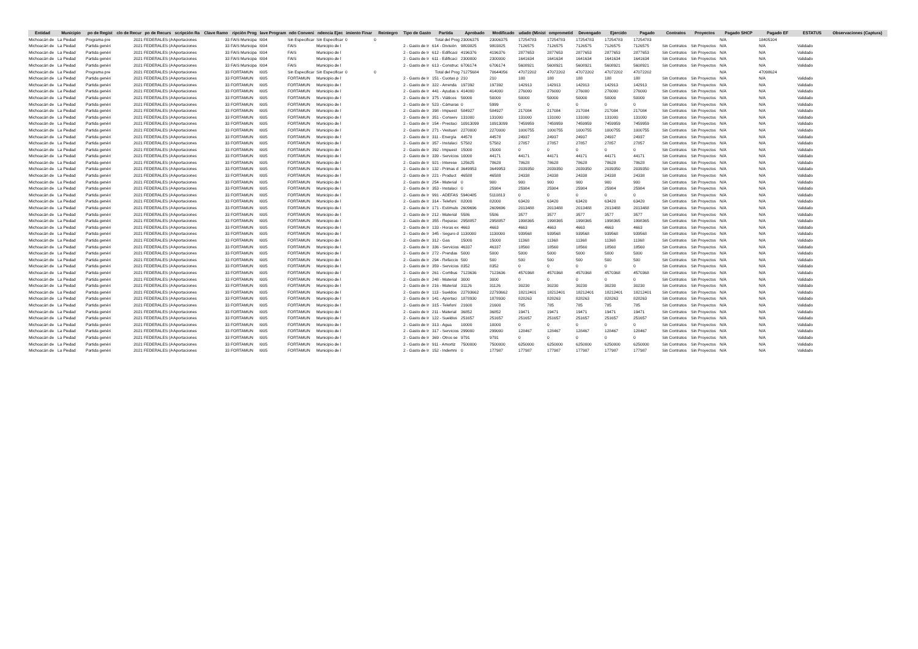| Entidad | Municipio | po de Regist | clo de Recur | po de Recurs | scripción Ra | Clave Ramo | ripción Prog | lave Program | ndo Conveni | ndencia Ejec | imiento Finar | Reintegro | Tipo de Gasto | Partida | Aprobado | Modificado | udado (Minist | omprometid | Devengado | Ejercido | Pagado | Contratos | Proyectos | Pagado SHCP | Pagado EF | ESTATUS | Observaciones (Captura) |
| --- | --- | --- | --- | --- | --- | --- | --- | --- | --- | --- | --- | --- | --- | --- | --- | --- | --- | --- | --- | --- | --- | --- | --- | --- | --- | --- | --- |
| Michoacán de | La Piedad | Programa pre | 2021 | FEDERALES (A | Aportaciones | 33 | FAIS Municipa | I004 | Sin Especificar | Sin Especificar | 0 | 0 | | Total del Prog | 23006375 | 23006375 | 17254783 | 17254783 | 17254783 | 17254783 | 17254783 | | | N/A | 18405104 | | |
| Michoacán de | La Piedad | Partida genéri | 2021 | FEDERALES (A | Aportaciones | 33 | FAIS Municipa | I004 | FAIS | Municipio de l | | | 2 - Gasto de Ir | 614 - División | 9803825 | 9803825 | 7126575 | 7126575 | 7126575 | 7126575 | 7126575 | Sin Contratos | Sin Proyectos | N/A | N/A | Validado | |
| Michoacán de | La Piedad | Partida genéri | 2021 | FEDERALES (A | Aportaciones | 33 | FAIS Municipa | I004 | FAIS | Municipio de l | | | 2 - Gasto de Ir | 612 - Edificaci | 4196376 | 4196376 | 2877653 | 2877653 | 2877653 | 2877653 | 2877653 | Sin Contratos | Sin Proyectos | N/A | N/A | Validado | |
| Michoacán de | La Piedad | Partida genéri | 2021 | FEDERALES (A | Aportaciones | 33 | FAIS Municipa | I004 | FAIS | Municipio de l | | | 2 - Gasto de Ir | 611 - Edificaci | 2300000 | 2300000 | 1641634 | 1641634 | 1641634 | 1641634 | 1641634 | Sin Contratos | Sin Proyectos | N/A | N/A | Validado | |
| Michoacán de | La Piedad | Partida genéri | 2021 | FEDERALES (A | Aportaciones | 33 | FAIS Municipa | I004 | FAIS | Municipio de l | | | 2 - Gasto de Ir | 613 - Construc | 6706174 | 6706174 | 5608921 | 5608921 | 5608921 | 5608921 | 5608921 | Sin Contratos | Sin Proyectos | N/A | N/A | Validado | |
| Michoacán de | La Piedad | Programa pre | 2021 | FEDERALES (A | Aportaciones | 33 | FORTAMUN | I005 | Sin Especificar | Sin Especificar | 0 | 0 | | Total del Prog | 71275684 | 70644056 | 47072202 | 47072202 | 47072202 | 47072202 | 47072202 | | | N/A | 47098624 | | |
| Michoacán de | La Piedad | Partida genéri | 2021 | FEDERALES (A | Aportaciones | 33 | FORTAMUN | I005 | FORTAMUN | Municipio de l | | | 2 - Gasto de Ir | 151 - Cuotas p | 210 | 210 | 188 | 188 | 188 | 188 | 188 | Sin Contratos | Sin Proyectos | N/A | N/A | Validado | |
| Michoacán de | La Piedad | Partida genéri | 2021 | FEDERALES (A | Aportaciones | 33 | FORTAMUN | I005 | FORTAMUN | Municipio de l | | | 2 - Gasto de Ir | 322 - Arrenda | 197392 | 197392 | 142913 | 142913 | 142913 | 142913 | 142913 | Sin Contratos | Sin Proyectos | N/A | N/A | Validado | |
| Michoacán de | La Piedad | Partida genéri | 2021 | FEDERALES (A | Aportaciones | 33 | FORTAMUN | I005 | FORTAMUN | Municipio de l | | | 2 - Gasto de Ir | 441 - Ayudas s | 414000 | 414000 | 276000 | 276000 | 276000 | 276000 | 276000 | Sin Contratos | Sin Proyectos | N/A | N/A | Validado | |
| Michoacán de | La Piedad | Partida genéri | 2021 | FEDERALES (A | Aportaciones | 33 | FORTAMUN | I005 | FORTAMUN | Municipio de l | | | 2 - Gasto de Ir | 375 - Viáticos | 50000 | 50000 | 50000 | 50000 | 50000 | 50000 | 50000 | Sin Contratos | Sin Proyectos | N/A | N/A | Validado | |
| Michoacán de | La Piedad | Partida genéri | 2021 | FEDERALES (A | Aportaciones | 33 | FORTAMUN | I005 | FORTAMUN | Municipio de l | | | 2 - Gasto de Ir | 523 - Cámaras | 0 | 5999 | 0 | 0 | 0 | 0 | 0 | Sin Contratos | Sin Proyectos | N/A | N/A | Validado | |
| Michoacán de | La Piedad | Partida genéri | 2021 | FEDERALES (A | Aportaciones | 33 | FORTAMUN | I005 | FORTAMUN | Municipio de l | | | 2 - Gasto de Ir | 398 - Impuest | 584927 | 584927 | 217084 | 217084 | 217084 | 217084 | 217084 | Sin Contratos | Sin Proyectos | N/A | N/A | Validado | |
| Michoacán de | La Piedad | Partida genéri | 2021 | FEDERALES (A | Aportaciones | 33 | FORTAMUN | I005 | FORTAMUN | Municipio de l | | | 2 - Gasto de Ir | 351 - Conserv | 131000 | 131000 | 131000 | 131000 | 131000 | 131000 | 131000 | Sin Contratos | Sin Proyectos | N/A | N/A | Validado | |
| Michoacán de | La Piedad | Partida genéri | 2021 | FEDERALES (A | Aportaciones | 33 | FORTAMUN | I005 | FORTAMUN | Municipio de l | | | 2 - Gasto de Ir | 154 - Prestaci | 10913099 | 10913099 | 7459959 | 7459959 | 7459959 | 7459959 | 7459959 | Sin Contratos | Sin Proyectos | N/A | N/A | Validado | |
| Michoacán de | La Piedad | Partida genéri | 2021 | FEDERALES (A | Aportaciones | 33 | FORTAMUN | I005 | FORTAMUN | Municipio de l | | | 2 - Gasto de Ir | 271 - Vestuari | 2270000 | 2270000 | 1000755 | 1000755 | 1000755 | 1000755 | 1000755 | Sin Contratos | Sin Proyectos | N/A | N/A | Validado | |
| Michoacán de | La Piedad | Partida genéri | 2021 | FEDERALES (A | Aportaciones | 33 | FORTAMUN | I005 | FORTAMUN | Municipio de l | | | 2 - Gasto de Ir | 311 - Energía | 44578 | 44578 | 24937 | 24937 | 24937 | 24937 | 24937 | Sin Contratos | Sin Proyectos | N/A | N/A | Validado | |
| Michoacán de | La Piedad | Partida genéri | 2021 | FEDERALES (A | Aportaciones | 33 | FORTAMUN | I005 | FORTAMUN | Municipio de l | | | 2 - Gasto de Ir | 357 - Instalaci | 57582 | 57582 | 27857 | 27857 | 27857 | 27857 | 27857 | Sin Contratos | Sin Proyectos | N/A | N/A | Validado | |
| Michoacán de | La Piedad | Partida genéri | 2021 | FEDERALES (A | Aportaciones | 33 | FORTAMUN | I005 | FORTAMUN | Municipio de l | | | 2 - Gasto de Ir | 392 - Impuest | 15000 | 15000 | 0 | 0 | 0 | 0 | 0 | Sin Contratos | Sin Proyectos | N/A | N/A | Validado | |
| Michoacán de | La Piedad | Partida genéri | 2021 | FEDERALES (A | Aportaciones | 33 | FORTAMUN | I005 | FORTAMUN | Municipio de l | | | 2 - Gasto de Ir | 339 - Servicios | 10000 | 44171 | 44171 | 44171 | 44171 | 44171 | 44171 | Sin Contratos | Sin Proyectos | N/A | N/A | Validado | |
| Michoacán de | La Piedad | Partida genéri | 2021 | FEDERALES (A | Aportaciones | 33 | FORTAMUN | I005 | FORTAMUN | Municipio de l | | | 2 - Gasto de Ir | 921 - Interese | 125625 | 78628 | 78628 | 78628 | 78628 | 78628 | 78628 | Sin Contratos | Sin Proyectos | N/A | N/A | Validado | |
| Michoacán de | La Piedad | Partida genéri | 2021 | FEDERALES (A | Aportaciones | 33 | FORTAMUN | I005 | FORTAMUN | Municipio de l | | | 2 - Gasto de Ir | 132 - Primas d | 3649953 | 3649953 | 2039350 | 2039350 | 2039350 | 2039350 | 2039350 | Sin Contratos | Sin Proyectos | N/A | N/A | Validado | |
| Michoacán de | La Piedad | Partida genéri | 2021 | FEDERALES (A | Aportaciones | 33 | FORTAMUN | I005 | FORTAMUN | Municipio de l | | | 2 - Gasto de Ir | 221 - Product | 46588 | 46588 | 24338 | 24338 | 24338 | 24338 | 24338 | Sin Contratos | Sin Proyectos | N/A | N/A | Validado | |
| Michoacán de | La Piedad | Partida genéri | 2021 | FEDERALES (A | Aportaciones | 33 | FORTAMUN | I005 | FORTAMUN | Municipio de l | | | 2 - Gasto de Ir | 254 - Material | 0 | 900 | 900 | 900 | 900 | 900 | 900 | Sin Contratos | Sin Proyectos | N/A | N/A | Validado | |
| Michoacán de | La Piedad | Partida genéri | 2021 | FEDERALES (A | Aportaciones | 33 | FORTAMUN | I005 | FORTAMUN | Municipio de l | | | 2 - Gasto de Ir | 353 - Instalaci | 0 | 25984 | 25984 | 25984 | 25984 | 25984 | 25984 | Sin Contratos | Sin Proyectos | N/A | N/A | Validado | |
| Michoacán de | La Piedad | Partida genéri | 2021 | FEDERALES (A | Aportaciones | 33 | FORTAMUN | I005 | FORTAMUN | Municipio de l | | | 2 - Gasto de Ir | 991 - ADEFAS | 5940485 | 5110813 | 0 | 0 | 0 | 0 | 0 | Sin Contratos | Sin Proyectos | N/A | N/A | Validado | |
| Michoacán de | La Piedad | Partida genéri | 2021 | FEDERALES (A | Aportaciones | 33 | FORTAMUN | I005 | FORTAMUN | Municipio de l | | | 2 - Gasto de Ir | 314 - Telefoní | 82000 | 82000 | 63420 | 63420 | 63420 | 63420 | 63420 | Sin Contratos | Sin Proyectos | N/A | N/A | Validado | |
| Michoacán de | La Piedad | Partida genéri | 2021 | FEDERALES (A | Aportaciones | 33 | FORTAMUN | I005 | FORTAMUN | Municipio de l | | | 2 - Gasto de Ir | 171 - Estímulo | 2609696 | 2609696 | 2013488 | 2013488 | 2013488 | 2013488 | 2013488 | Sin Contratos | Sin Proyectos | N/A | N/A | Validado | |
| Michoacán de | La Piedad | Partida genéri | 2021 | FEDERALES (A | Aportaciones | 33 | FORTAMUN | I005 | FORTAMUN | Municipio de l | | | 2 - Gasto de Ir | 212 - Material | 5586 | 5586 | 3577 | 3577 | 3577 | 3577 | 3577 | Sin Contratos | Sin Proyectos | N/A | N/A | Validado | |
| Michoacán de | La Piedad | Partida genéri | 2021 | FEDERALES (A | Aportaciones | 33 | FORTAMUN | I005 | FORTAMUN | Municipio de l | | | 2 - Gasto de Ir | 355 - Reparac | 2958857 | 2958857 | 1998365 | 1998365 | 1998365 | 1998365 | 1998365 | Sin Contratos | Sin Proyectos | N/A | N/A | Validado | |
| Michoacán de | La Piedad | Partida genéri | 2021 | FEDERALES (A | Aportaciones | 33 | FORTAMUN | I005 | FORTAMUN | Municipio de l | | | 2 - Gasto de Ir | 133 - Horas ex | 4663 | 4663 | 4663 | 4663 | 4663 | 4663 | 4663 | Sin Contratos | Sin Proyectos | N/A | N/A | Validado | |
| Michoacán de | La Piedad | Partida genéri | 2021 | FEDERALES (A | Aportaciones | 33 | FORTAMUN | I005 | FORTAMUN | Municipio de l | | | 2 - Gasto de Ir | 345 - Seguro d | 1130000 | 1130000 | 939568 | 939568 | 939568 | 939568 | 939568 | Sin Contratos | Sin Proyectos | N/A | N/A | Validado | |
| Michoacán de | La Piedad | Partida genéri | 2021 | FEDERALES (A | Aportaciones | 33 | FORTAMUN | I005 | FORTAMUN | Municipio de l | | | 2 - Gasto de Ir | 312 - Gas | 15000 | 15000 | 11368 | 11368 | 11368 | 11368 | 11368 | Sin Contratos | Sin Proyectos | N/A | N/A | Validado | |
| Michoacán de | La Piedad | Partida genéri | 2021 | FEDERALES (A | Aportaciones | 33 | FORTAMUN | I005 | FORTAMUN | Municipio de l | | | 2 - Gasto de Ir | 336 - Servicios | 46337 | 46337 | 18560 | 18560 | 18560 | 18560 | 18560 | Sin Contratos | Sin Proyectos | N/A | N/A | Validado | |
| Michoacán de | La Piedad | Partida genéri | 2021 | FEDERALES (A | Aportaciones | 33 | FORTAMUN | I005 | FORTAMUN | Municipio de l | | | 2 - Gasto de Ir | 272 - Prendas | 5000 | 5000 | 5000 | 5000 | 5000 | 5000 | 5000 | Sin Contratos | Sin Proyectos | N/A | N/A | Validado | |
| Michoacán de | La Piedad | Partida genéri | 2021 | FEDERALES (A | Aportaciones | 33 | FORTAMUN | I005 | FORTAMUN | Municipio de l | | | 2 - Gasto de Ir | 294 - Refaccio | 500 | 500 | 500 | 500 | 500 | 500 | 500 | Sin Contratos | Sin Proyectos | N/A | N/A | Validado | |
| Michoacán de | La Piedad | Partida genéri | 2021 | FEDERALES (A | Aportaciones | 33 | FORTAMUN | I005 | FORTAMUN | Municipio de l | | | 2 - Gasto de Ir | 359 - Servicios | 8352 | 8352 | 0 | 0 | 0 | 0 | 0 | Sin Contratos | Sin Proyectos | N/A | N/A | Validado | |
| Michoacán de | La Piedad | Partida genéri | 2021 | FEDERALES (A | Aportaciones | 33 | FORTAMUN | I005 | FORTAMUN | Municipio de l | | | 2 - Gasto de Ir | 261 - Combus | 7123636 | 7123636 | 4570368 | 4570368 | 4570368 | 4570368 | 4570368 | Sin Contratos | Sin Proyectos | N/A | N/A | Validado | |
| Michoacán de | La Piedad | Partida genéri | 2021 | FEDERALES (A | Aportaciones | 33 | FORTAMUN | I005 | FORTAMUN | Municipio de l | | | 2 - Gasto de Ir | 248 - Material | 3000 | 3000 | 0 | 0 | 0 | 0 | 0 | Sin Contratos | Sin Proyectos | N/A | N/A | Validado | |
| Michoacán de | La Piedad | Partida genéri | 2021 | FEDERALES (A | Aportaciones | 33 | FORTAMUN | I005 | FORTAMUN | Municipio de l | | | 2 - Gasto de Ir | 216 - Material | 31126 | 31126 | 30230 | 30230 | 30230 | 30230 | 30230 | Sin Contratos | Sin Proyectos | N/A | N/A | Validado | |
| Michoacán de | La Piedad | Partida genéri | 2021 | FEDERALES (A | Aportaciones | 33 | FORTAMUN | I005 | FORTAMUN | Municipio de l | | | 2 - Gasto de Ir | 113 - Sueldos | 22793662 | 22793662 | 18212401 | 18212401 | 18212401 | 18212401 | 18212401 | Sin Contratos | Sin Proyectos | N/A | N/A | Validado | |
| Michoacán de | La Piedad | Partida genéri | 2021 | FEDERALES (A | Aportaciones | 33 | FORTAMUN | I005 | FORTAMUN | Municipio de l | | | 2 - Gasto de Ir | 141 - Aportaci | 1878930 | 1878930 | 828263 | 828263 | 828263 | 828263 | 828263 | Sin Contratos | Sin Proyectos | N/A | N/A | Validado | |
| Michoacán de | La Piedad | Partida genéri | 2021 | FEDERALES (A | Aportaciones | 33 | FORTAMUN | I005 | FORTAMUN | Municipio de l | | | 2 - Gasto de Ir | 315 - Telefoní | 21600 | 21600 | 785 | 785 | 785 | 785 | 785 | Sin Contratos | Sin Proyectos | N/A | N/A | Validado | |
| Michoacán de | La Piedad | Partida genéri | 2021 | FEDERALES (A | Aportaciones | 33 | FORTAMUN | I005 | FORTAMUN | Municipio de l | | | 2 - Gasto de Ir | 211 - Material | 36852 | 36852 | 19471 | 19471 | 19471 | 19471 | 19471 | Sin Contratos | Sin Proyectos | N/A | N/A | Validado | |
| Michoacán de | La Piedad | Partida genéri | 2021 | FEDERALES (A | Aportaciones | 33 | FORTAMUN | I005 | FORTAMUN | Municipio de l | | | 2 - Gasto de Ir | 122 - Sueldos | 251657 | 251657 | 251657 | 251657 | 251657 | 251657 | 251657 | Sin Contratos | Sin Proyectos | N/A | N/A | Validado | |
| Michoacán de | La Piedad | Partida genéri | 2021 | FEDERALES (A | Aportaciones | 33 | FORTAMUN | I005 | FORTAMUN | Municipio de l | | | 2 - Gasto de Ir | 313 - Agua | 10000 | 10000 | 0 | 0 | 0 | 0 | 0 | Sin Contratos | Sin Proyectos | N/A | N/A | Validado | |
| Michoacán de | La Piedad | Partida genéri | 2021 | FEDERALES (A | Aportaciones | 33 | FORTAMUN | I005 | FORTAMUN | Municipio de l | | | 2 - Gasto de Ir | 317 - Servicios | 299000 | 299000 | 128467 | 128467 | 128467 | 128467 | 128467 | Sin Contratos | Sin Proyectos | N/A | N/A | Validado | |
| Michoacán de | La Piedad | Partida genéri | 2021 | FEDERALES (A | Aportaciones | 33 | FORTAMUN | I005 | FORTAMUN | Municipio de l | | | 2 - Gasto de Ir | 369 - Otros se | 9791 | 9791 | 0 | 0 | 0 | 0 | 0 | Sin Contratos | Sin Proyectos | N/A | N/A | Validado | |
| Michoacán de | La Piedad | Partida genéri | 2021 | FEDERALES (A | Aportaciones | 33 | FORTAMUN | I005 | FORTAMUN | Municipio de l | | | 2 - Gasto de Ir | 911 - Amortiz | 7500000 | 7500000 | 6250000 | 6250000 | 6250000 | 6250000 | 6250000 | Sin Contratos | Sin Proyectos | N/A | N/A | Validado | |
| Michoacán de | La Piedad | Partida genéri | 2021 | FEDERALES (A | Aportaciones | 33 | FORTAMUN | I005 | FORTAMUN | Municipio de l | | | 2 - Gasto de Ir | 152 - Indemni | 0 | 177987 | 177987 | 177987 | 177987 | 177987 | 177987 | Sin Contratos | Sin Proyectos | N/A | N/A | Validado | |